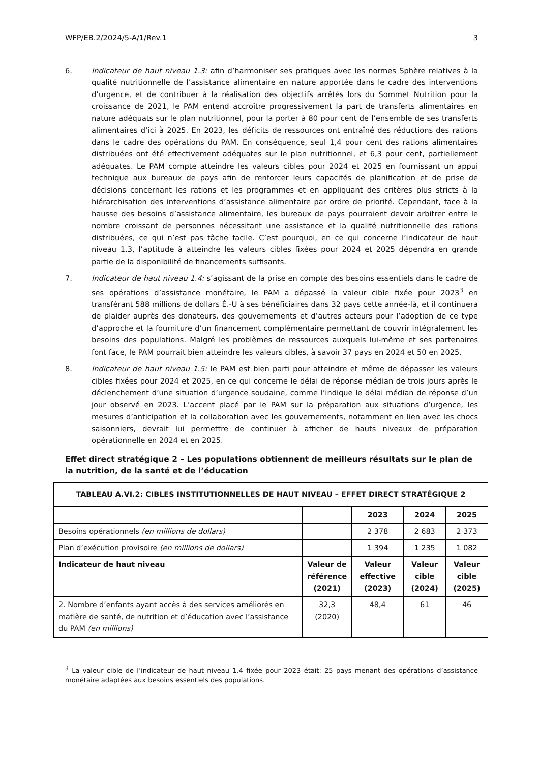WFP/EB.2/2024/5-A/1/Rev.1 3
6. Indicateur de haut niveau 1.3: afin d’harmoniser ses pratiques avec les normes Sphère relatives à la qualité nutritionnelle de l’assistance alimentaire en nature apportée dans le cadre des interventions d’urgence, et de contribuer à la réalisation des objectifs arrêtés lors du Sommet Nutrition pour la croissance de 2021, le PAM entend accroître progressivement la part de transferts alimentaires en nature adéquats sur le plan nutritionnel, pour la porter à 80 pour cent de l’ensemble de ses transferts alimentaires d’ici à 2025. En 2023, les déficits de ressources ont entraîné des réductions des rations dans le cadre des opérations du PAM. En conséquence, seul 1,4 pour cent des rations alimentaires distribuées ont été effectivement adéquates sur le plan nutritionnel, et 6,3 pour cent, partiellement adéquates. Le PAM compte atteindre les valeurs cibles pour 2024 et 2025 en fournissant un appui technique aux bureaux de pays afin de renforcer leurs capacités de planification et de prise de décisions concernant les rations et les programmes et en appliquant des critères plus stricts à la hiérarchisation des interventions d’assistance alimentaire par ordre de priorité. Cependant, face à la hausse des besoins d’assistance alimentaire, les bureaux de pays pourraient devoir arbitrer entre le nombre croissant de personnes nécessitant une assistance et la qualité nutritionnelle des rations distribuées, ce qui n’est pas tâche facile. C’est pourquoi, en ce qui concerne l’indicateur de haut niveau 1.3, l’aptitude à atteindre les valeurs cibles fixées pour 2024 et 2025 dépendra en grande partie de la disponibilité de financements suffisants.
7. Indicateur de haut niveau 1.4: s’agissant de la prise en compte des besoins essentiels dans le cadre de ses opérations d’assistance monétaire, le PAM a dépassé la valeur cible fixée pour 2023<sup>3</sup> en transférant 588 millions de dollars É.-U à ses bénéficiaires dans 32 pays cette année-là, et il continuera de plaider auprès des donateurs, des gouvernements et d’autres acteurs pour l’adoption de ce type d’approche et la fourniture d’un financement complémentaire permettant de couvrir intégralement les besoins des populations. Malgré les problèmes de ressources auxquels lui-même et ses partenaires font face, le PAM pourrait bien atteindre les valeurs cibles, à savoir 37 pays en 2024 et 50 en 2025.
8. Indicateur de haut niveau 1.5: le PAM est bien parti pour atteindre et même de dépasser les valeurs cibles fixées pour 2024 et 2025, en ce qui concerne le délai de réponse médian de trois jours après le déclenchement d’une situation d’urgence soudaine, comme l’indique le délai médian de réponse d’un jour observé en 2023. L’accent placé par le PAM sur la préparation aux situations d’urgence, les mesures d’anticipation et la collaboration avec les gouvernements, notamment en lien avec les chocs saisonniers, devrait lui permettre de continuer à afficher de hauts niveaux de préparation opérationnelle en 2024 et en 2025.
Effet direct stratégique 2 – Les populations obtiennent de meilleurs résultats sur le plan de la nutrition, de la santé et de l’éducation
| TABLEAU A.VI.2: CIBLES INSTITUTIONNELLES DE HAUT NIVEAU – EFFET DIRECT STRATÉGIQUE 2 | | | | |
| --- | --- | --- | --- | --- |
| | | 2023 | 2024 | 2025 |
| Besoins opérationnels (en millions de dollars) | | 2 378 | 2 683 | 2 373 |
| Plan d’exécution provisoire (en millions de dollars) | | 1 394 | 1 235 | 1 082 |
| Indicateur de haut niveau | Valeur de référence (2021) | Valeur effective (2023) | Valeur cible (2024) | Valeur cible (2025) |
| 2. Nombre d’enfants ayant accès à des services améliorés en matière de santé, de nutrition et d’éducation avec l’assistance du PAM (en millions) | 32,3 (2020) | 48,4 | 61 | 46 |
<sup>3</sup> La valeur cible de l’indicateur de haut niveau 1.4 fixée pour 2023 était: 25 pays menant des opérations d’assistance monétaire adaptées aux besoins essentiels des populations.